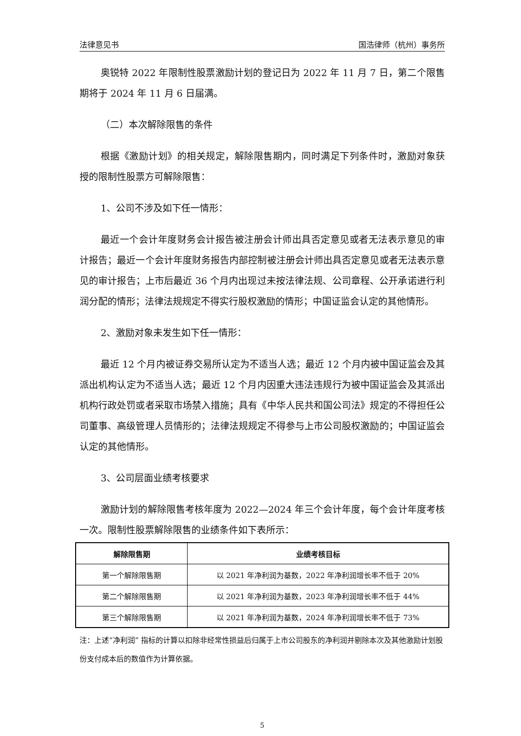法律意见书 国浩律师（杭州）事务所
奥锐特 2022 年限制性股票激励计划的登记日为 2022 年 11 月 7 日，第二个限售期将于 2024 年 11 月 6 日届满。
（二）本次解除限售的条件
根据《激励计划》的相关规定，解除限售期内，同时满足下列条件时，激励对象获授的限制性股票方可解除限售：
1、公司不涉及如下任一情形：
最近一个会计年度财务会计报告被注册会计师出具否定意见或者无法表示意见的审计报告；最近一个会计年度财务报告内部控制被注册会计师出具否定意见或者无法表示意见的审计报告；上市后最近 36 个月内出现过未按法律法规、公司章程、公开承诺进行利润分配的情形；法律法规规定不得实行股权激励的情形；中国证监会认定的其他情形。
2、激励对象未发生如下任一情形：
最近 12 个月内被证券交易所认定为不适当人选；最近 12 个月内被中国证监会及其派出机构认定为不适当人选；最近 12 个月内因重大违法违规行为被中国证监会及其派出机构行政处罚或者采取市场禁入措施；具有《中华人民共和国公司法》规定的不得担任公司董事、高级管理人员情形的；法律法规规定不得参与上市公司股权激励的；中国证监会认定的其他情形。
3、公司层面业绩考核要求
激励计划的解除限售考核年度为 2022—2024 年三个会计年度，每个会计年度考核一次。限制性股票解除限售的业绩条件如下表所示：
| 解除限售期 | 业绩考核目标 |
| --- | --- |
| 第一个解除限售期 | 以 2021 年净利润为基数，2022 年净利润增长率不低于 20% |
| 第二个解除限售期 | 以 2021 年净利润为基数，2023 年净利润增长率不低于 44% |
| 第三个解除限售期 | 以 2021 年净利润为基数，2024 年净利润增长率不低于 73% |
注：上述“净利润” 指标的计算以扣除非经常性损益后归属于上市公司股东的净利润并剔除本次及其他激励计划股份支付成本后的数值作为计算依据。
5